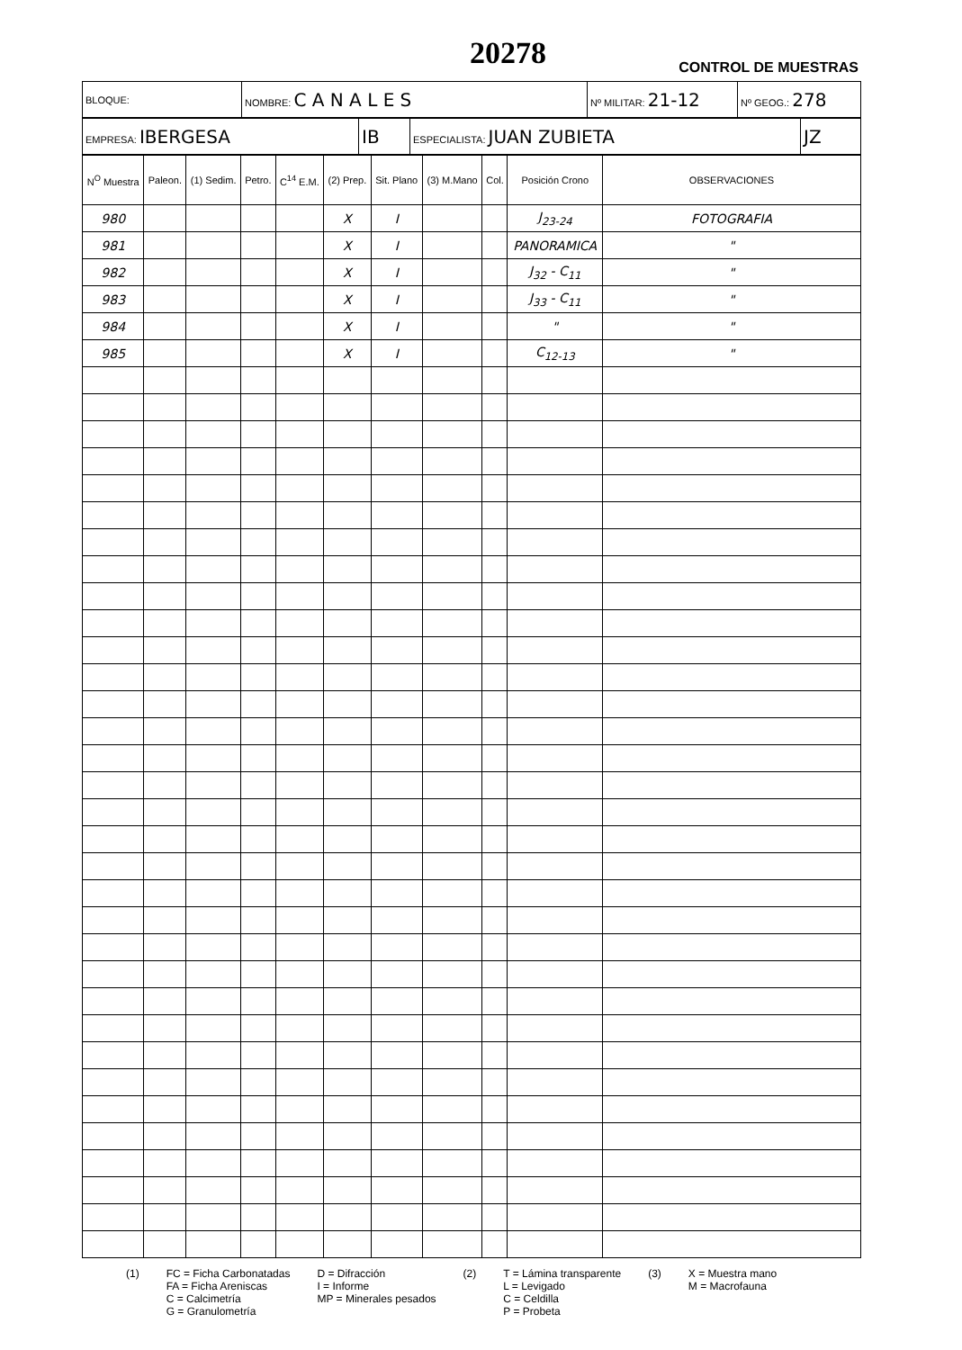20278
CONTROL DE MUESTRAS
| BLOQUE: | NOMBRE: C A N A L E S | Nº MILITAR: 21-12 | Nº GEOG.: 278 |
| EMPRESA: IBERGESA | IB | ESPECIALISTA: JUAN ZUBIETA | JZ |
| N<sup>O</sup> Muestra | Paleon. | (1) Sedim. | Petro. | C<sup>14</sup> E.M. | (2) Prep. | Sit. Plano | (3) M.Mano | Col. | Posición Crono | OBSERVACIONES |
| --- | --- | --- | --- | --- | --- | --- | --- | --- | --- | --- |
| 980 | | | | | X | I | | | J<sub>23-24</sub> | FOTOGRAFIA |
| 981 | | | | | X | I | | | PANORAMICA | " |
| 982 | | | | | X | I | | | J<sub>32</sub> - C<sub>11</sub> | " |
| 983 | | | | | X | I | | | J<sub>33</sub> - C<sub>11</sub> | " |
| 984 | | | | | X | I | | | " | " |
| 985 | | | | | X | I | | | C<sub>12-13</sub> | " |
(1) FC = Ficha Carbonatadas
FA = Ficha Areniscas
C = Calcimetría
G = Granulometría
D = Difracción
I = Informe
MP = Minerales pesados
(2) T = Lámina transparente
L = Levigado
C = Celdilla
P = Probeta
(3) X = Muestra mano
M = Macrofauna